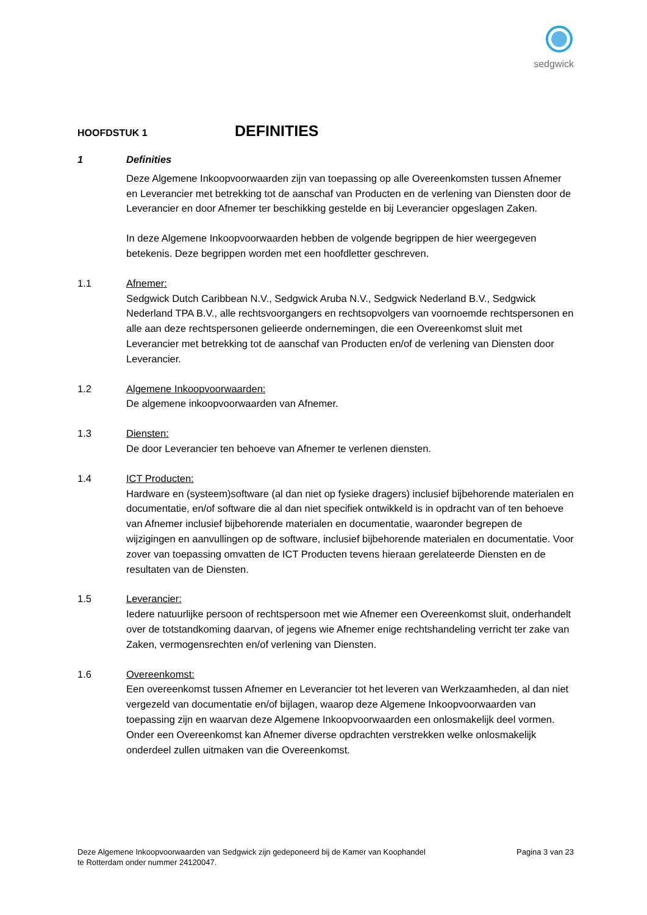sedgwick
HOOFDSTUK 1
DEFINITIES
1 Definities
Deze Algemene Inkoopvoorwaarden zijn van toepassing op alle Overeenkomsten tussen Afnemer en Leverancier met betrekking tot de aanschaf van Producten en de verlening van Diensten door de Leverancier en door Afnemer ter beschikking gestelde en bij Leverancier opgeslagen Zaken.
In deze Algemene Inkoopvoorwaarden hebben de volgende begrippen de hier weergegeven betekenis. Deze begrippen worden met een hoofdletter geschreven.
1.1 Afnemer:
Sedgwick Dutch Caribbean N.V., Sedgwick Aruba N.V., Sedgwick Nederland B.V., Sedgwick Nederland TPA B.V., alle rechtsvoorgangers en rechtsopvolgers van voornoemde rechtspersonen en alle aan deze rechtspersonen gelieerde ondernemingen, die een Overeenkomst sluit met Leverancier met betrekking tot de aanschaf van Producten en/of de verlening van Diensten door Leverancier.
1.2 Algemene Inkoopvoorwaarden:
De algemene inkoopvoorwaarden van Afnemer.
1.3 Diensten:
De door Leverancier ten behoeve van Afnemer te verlenen diensten.
1.4 ICT Producten:
Hardware en (systeem)software (al dan niet op fysieke dragers) inclusief bijbehorende materialen en documentatie, en/of software die al dan niet specifiek ontwikkeld is in opdracht van of ten behoeve van Afnemer inclusief bijbehorende materialen en documentatie, waaronder begrepen de wijzigingen en aanvullingen op de software, inclusief bijbehorende materialen en documentatie. Voor zover van toepassing omvatten de ICT Producten tevens hieraan gerelateerde Diensten en de resultaten van de Diensten.
1.5 Leverancier:
Iedere natuurlijke persoon of rechtspersoon met wie Afnemer een Overeenkomst sluit, onderhandelt over de totstandkoming daarvan, of jegens wie Afnemer enige rechtshandeling verricht ter zake van Zaken, vermogensrechten en/of verlening van Diensten.
1.6 Overeenkomst:
Een overeenkomst tussen Afnemer en Leverancier tot het leveren van Werkzaamheden, al dan niet vergezeld van documentatie en/of bijlagen, waarop deze Algemene Inkoopvoorwaarden van toepassing zijn en waarvan deze Algemene Inkoopvoorwaarden een onlosmakelijk deel vormen. Onder een Overeenkomst kan Afnemer diverse opdrachten verstrekken welke onlosmakelijk onderdeel zullen uitmaken van die Overeenkomst.
Deze Algemene Inkoopvoorwaarden van Sedgwick zijn gedeponeerd bij de Kamer van Koophandel
te Rotterdam onder nummer 24120047.
Pagina 3 van 23